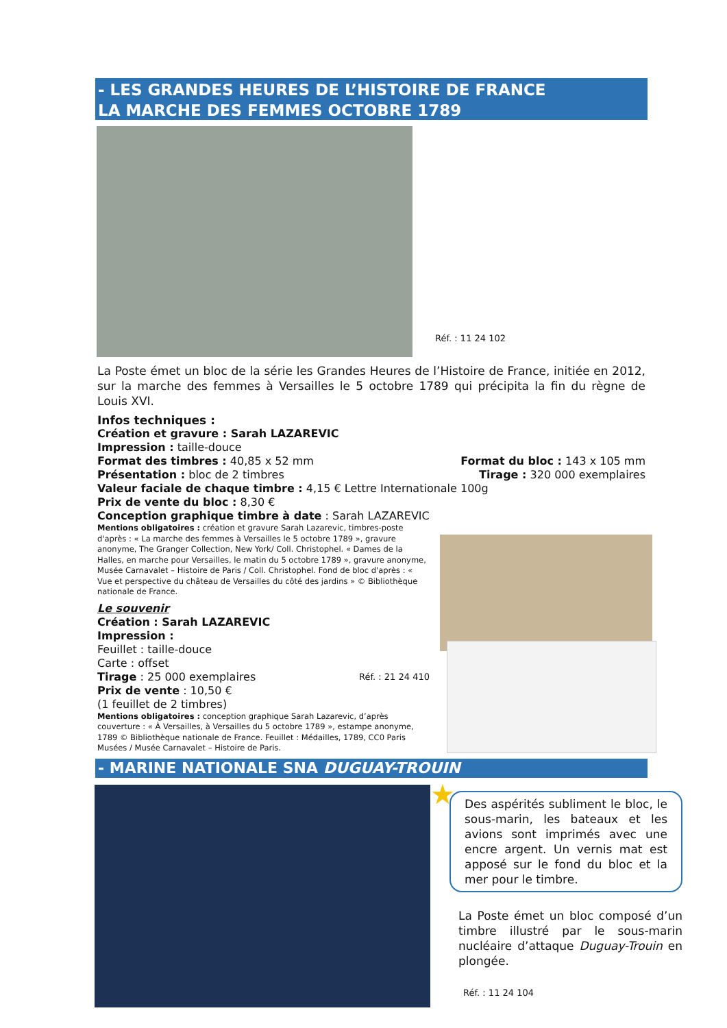- LES GRANDES HEURES DE L’HISTOIRE DE FRANCE
LA MARCHE DES FEMMES OCTOBRE 1789
Réf. : 11 24 102
La Poste émet un bloc de la série les Grandes Heures de l’Histoire de France, initiée en 2012, sur la marche des femmes à Versailles le 5 octobre 1789 qui précipita la fin du règne de Louis XVI.
Infos techniques :
Création et gravure : Sarah LAZAREVIC
Impression : taille-douce
Format des timbres : 40,85 x 52 mm Format du bloc : 143 x 105 mm
Présentation : bloc de 2 timbres Tirage : 320 000 exemplaires
Valeur faciale de chaque timbre : 4,15 € Lettre Internationale 100g
Prix de vente du bloc : 8,30 €
Conception graphique timbre à date : Sarah LAZAREVIC
Mentions obligatoires : création et gravure Sarah Lazarevic, timbres-poste d'après : « La marche des femmes à Versailles le 5 octobre 1789 », gravure anonyme, The Granger Collection, New York/ Coll. Christophel. « Dames de la Halles, en marche pour Versailles, le matin du 5 octobre 1789 », gravure anonyme, Musée Carnavalet – Histoire de Paris / Coll. Christophel. Fond de bloc d'après : « Vue et perspective du château de Versailles du côté des jardins » © Bibliothèque nationale de France.
Le souvenir
Création : Sarah LAZAREVIC
Impression :
Feuillet : taille-douce
Carte : offset
Tirage : 25 000 exemplaires Réf. : 21 24 410
Prix de vente : 10,50 €
(1 feuillet de 2 timbres)
Mentions obligatoires : conception graphique Sarah Lazarevic, d’après couverture : « À Versailles, à Versailles du 5 octobre 1789 », estampe anonyme, 1789 © Bibliothèque nationale de France. Feuillet : Médailles, 1789, CC0 Paris Musées / Musée Carnavalet – Histoire de Paris.
- MARINE NATIONALE SNA DUGUAY-TROUIN
★
Des aspérités subliment le bloc, le sous-marin, les bateaux et les avions sont imprimés avec une encre argent. Un vernis mat est apposé sur le fond du bloc et la mer pour le timbre.
La Poste émet un bloc composé d’un timbre illustré par le sous-marin nucléaire d’attaque Duguay-Trouin en plongée.
Réf. : 11 24 104